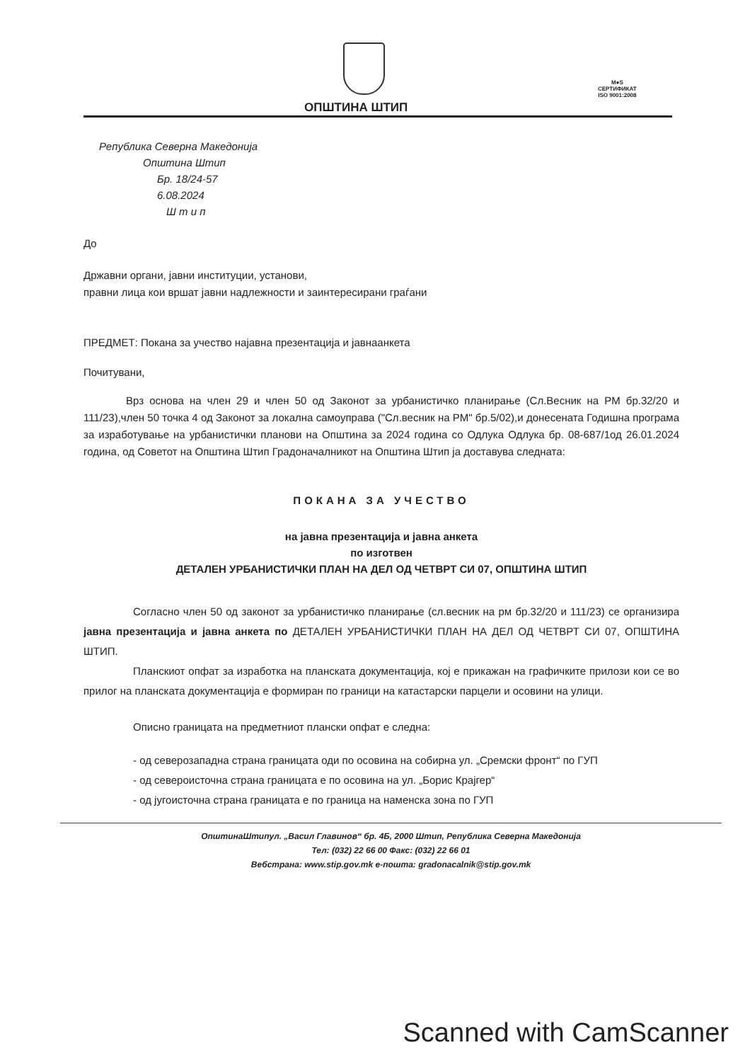ОПШТИНА ШТИП
M●S
СЕРТИФИКАТ
ISO 9001:2008
Република Северна Македонија
Општина Штип
Бр. 18/24-57
6.08.2024
Ш т и п
До
Државни органи, јавни институции, установи,
правни лица кои вршат јавни надлежности и заинтересирани граѓани
ПРЕДМЕТ: Покана за учество најавна презентација и јавнаанкета
Почитувани,
Врз основа на член 29 и член 50 од Законот за урбанистичко планирање (Сл.Весник на РМ бр.32/20 и 111/23),член 50 точка 4 од Законот за локална самоуправа ("Сл.весник на РМ" бр.5/02),и донесената Годишна програма за изработување на урбанистички планови на Општина за 2024 година со Одлука Одлука бр. 08-687/1од 26.01.2024 година, од Советот на Општина Штип Градоначалникот на Општина Штип ја доставува следната:
ПОКАНА ЗА УЧЕСТВО
на јавна презентација и јавна анкета
по изготвен
ДЕТАЛЕН УРБАНИСТИЧКИ ПЛАН НА ДЕЛ ОД ЧЕТВРТ СИ 07, ОПШТИНА ШТИП
Согласно член 50 од законот за урбанистичко планирање (сл.весник на рм бр.32/20 и 111/23) се организира јавна презентација и јавна анкета по ДЕТАЛЕН УРБАНИСТИЧКИ ПЛАН НА ДЕЛ ОД ЧЕТВРТ СИ 07, ОПШТИНА ШТИП.
Планскиот опфат за изработка на планската документација, кој е прикажан на графичките прилози кои се во прилог на планската документација е формиран по граници на катастарски парцели и осовини на улици.
Описно границата на предметниот плански опфат е следна:
- од северозападна страна границата оди по осовина на собирна ул. „Сремски фронт“ по ГУП
- од североисточна страна границата е по осовина на ул. „Борис Крајгер“
- од југоисточна страна границата е по граница на наменска зона по ГУП
ОпштинаШтипул. „Васил Главинов“ бр. 4Б, 2000 Штип, Република Северна Македонија
Тел: (032) 22 66 00 Факс: (032) 22 66 01
Вебстрана: www.stip.gov.mk е-пошта: gradonacalnik@stip.gov.mk
Scanned with CamScanner